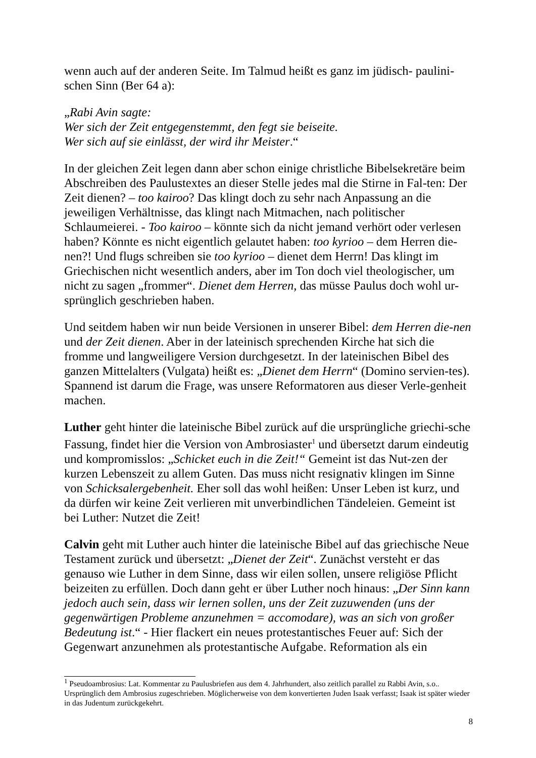wenn auch auf der anderen Seite. Im Talmud heißt es ganz im jüdisch- paulini-schen Sinn (Ber 64 a):
„Rabi Avin sagte:
Wer sich der Zeit entgegenstemmt, den fegt sie beiseite.
Wer sich auf sie einlässt, der wird ihr Meister.“
In der gleichen Zeit legen dann aber schon einige christliche Bibelsekretäre beim Abschreiben des Paulustextes an dieser Stelle jedes mal die Stirne in Fal-ten: Der Zeit dienen? – too kairoo? Das klingt doch zu sehr nach Anpassung an die jeweiligen Verhältnisse, das klingt nach Mitmachen, nach politischer Schlaumeierei. - Too kairoo – könnte sich da nicht jemand verhört oder verlesen haben? Könnte es nicht eigentlich gelautet haben: too kyrioo – dem Herren die-nen?! Und flugs schreiben sie too kyrioo – dienet dem Herrn! Das klingt im Griechischen nicht wesentlich anders, aber im Ton doch viel theologischer, um nicht zu sagen „frommer“. Dienet dem Herren, das müsse Paulus doch wohl ur-sprünglich geschrieben haben.
Und seitdem haben wir nun beide Versionen in unserer Bibel: dem Herren die-nen und der Zeit dienen. Aber in der lateinisch sprechenden Kirche hat sich die fromme und langweiligere Version durchgesetzt. In der lateinischen Bibel des ganzen Mittelalters (Vulgata) heißt es: „Dienet dem Herrn“ (Domino servien-tes). Spannend ist darum die Frage, was unsere Reformatoren aus dieser Verle-genheit machen.
Luther geht hinter die lateinische Bibel zurück auf die ursprüngliche griechi-sche Fassung, findet hier die Version von Ambrosiaster<sup>1</sup> und übersetzt darum eindeutig und kompromisslos: „Schicket euch in die Zeit!“ Gemeint ist das Nut-zen der kurzen Lebenszeit zu allem Guten. Das muss nicht resignativ klingen im Sinne von Schicksalergebenheit. Eher soll das wohl heißen: Unser Leben ist kurz, und da dürfen wir keine Zeit verlieren mit unverbindlichen Tändeleien. Gemeint ist bei Luther: Nutzet die Zeit!
Calvin geht mit Luther auch hinter die lateinische Bibel auf das griechische Neue Testament zurück und übersetzt: „Dienet der Zeit“. Zunächst versteht er das genauso wie Luther in dem Sinne, dass wir eilen sollen, unsere religiöse Pflicht beizeiten zu erfüllen. Doch dann geht er über Luther noch hinaus: „Der Sinn kann jedoch auch sein, dass wir lernen sollen, uns der Zeit zuzuwenden (uns der gegenwärtigen Probleme anzunehmen = accomodare), was an sich von großer Bedeutung ist.“ - Hier flackert ein neues protestantisches Feuer auf: Sich der Gegenwart anzunehmen als protestantische Aufgabe. Reformation als ein
<sup>1</sup> Pseudoambrosius: Lat. Kommentar zu Paulusbriefen aus dem 4. Jahrhundert, also zeitlich parallel zu Rabbi Avin, s.o.. Ursprünglich dem Ambrosius zugeschrieben. Möglicherweise von dem konvertierten Juden Isaak verfasst; Isaak ist später wieder in das Judentum zurückgekehrt.
8